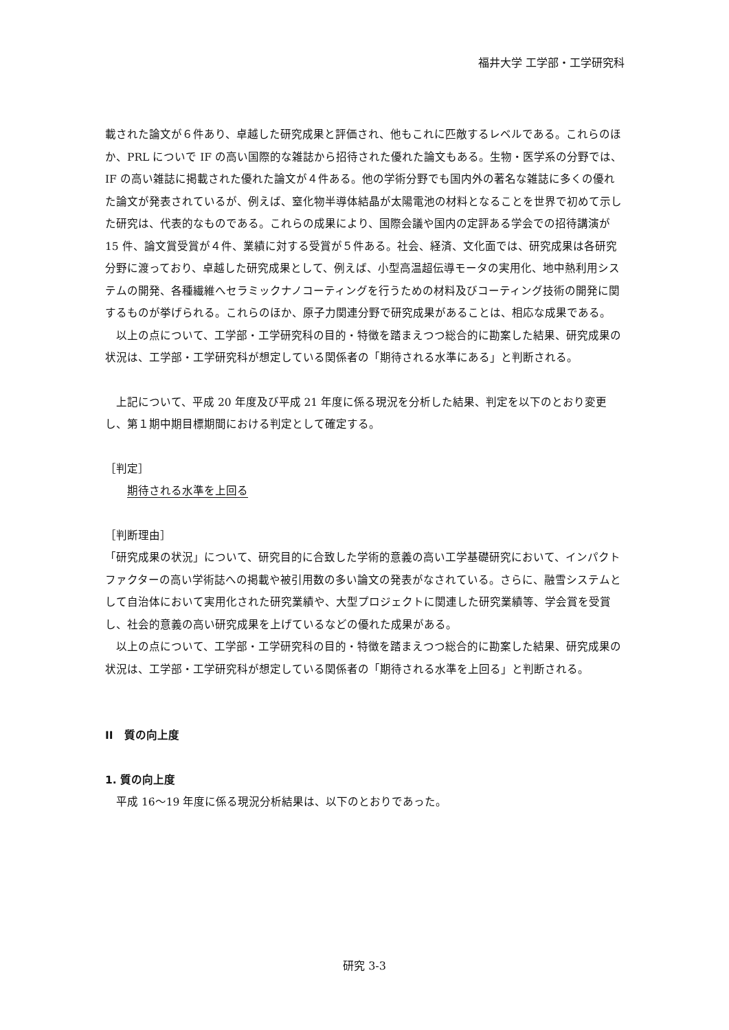福井大学 工学部・工学研究科
載された論文が６件あり、卓越した研究成果と評価され、他もこれに匹敵するレベルである。これらのほか、PRL についで IF の高い国際的な雑誌から招待された優れた論文もある。生物・医学系の分野では、IF の高い雑誌に掲載された優れた論文が４件ある。他の学術分野でも国内外の著名な雑誌に多くの優れた論文が発表されているが、例えば、窒化物半導体結晶が太陽電池の材料となることを世界で初めて示した研究は、代表的なものである。これらの成果により、国際会議や国内の定評ある学会での招待講演が 15 件、論文賞受賞が４件、業績に対する受賞が５件ある。社会、経済、文化面では、研究成果は各研究分野に渡っており、卓越した研究成果として、例えば、小型高温超伝導モータの実用化、地中熱利用システムの開発、各種繊維へセラミックナノコーティングを行うための材料及びコーティング技術の開発に関するものが挙げられる。これらのほか、原子力関連分野で研究成果があることは、相応な成果である。
　以上の点について、工学部・工学研究科の目的・特徴を踏まえつつ総合的に勘案した結果、研究成果の状況は、工学部・工学研究科が想定している関係者の「期待される水準にある」と判断される。
　上記について、平成 20 年度及び平成 21 年度に係る現況を分析した結果、判定を以下のとおり変更し、第１期中期目標期間における判定として確定する。
［判定］
　　期待される水準を上回る
［判断理由］
「研究成果の状況」について、研究目的に合致した学術的意義の高い工学基礎研究において、インパクトファクターの高い学術誌への掲載や被引用数の多い論文の発表がなされている。さらに、融雪システムとして自治体において実用化された研究業績や、大型プロジェクトに関連した研究業績等、学会賞を受賞し、社会的意義の高い研究成果を上げているなどの優れた成果がある。
　以上の点について、工学部・工学研究科の目的・特徴を踏まえつつ総合的に勘案した結果、研究成果の状況は、工学部・工学研究科が想定している関係者の「期待される水準を上回る」と判断される。
II　質の向上度
1. 質の向上度
　平成 16～19 年度に係る現況分析結果は、以下のとおりであった。
研究 3-3